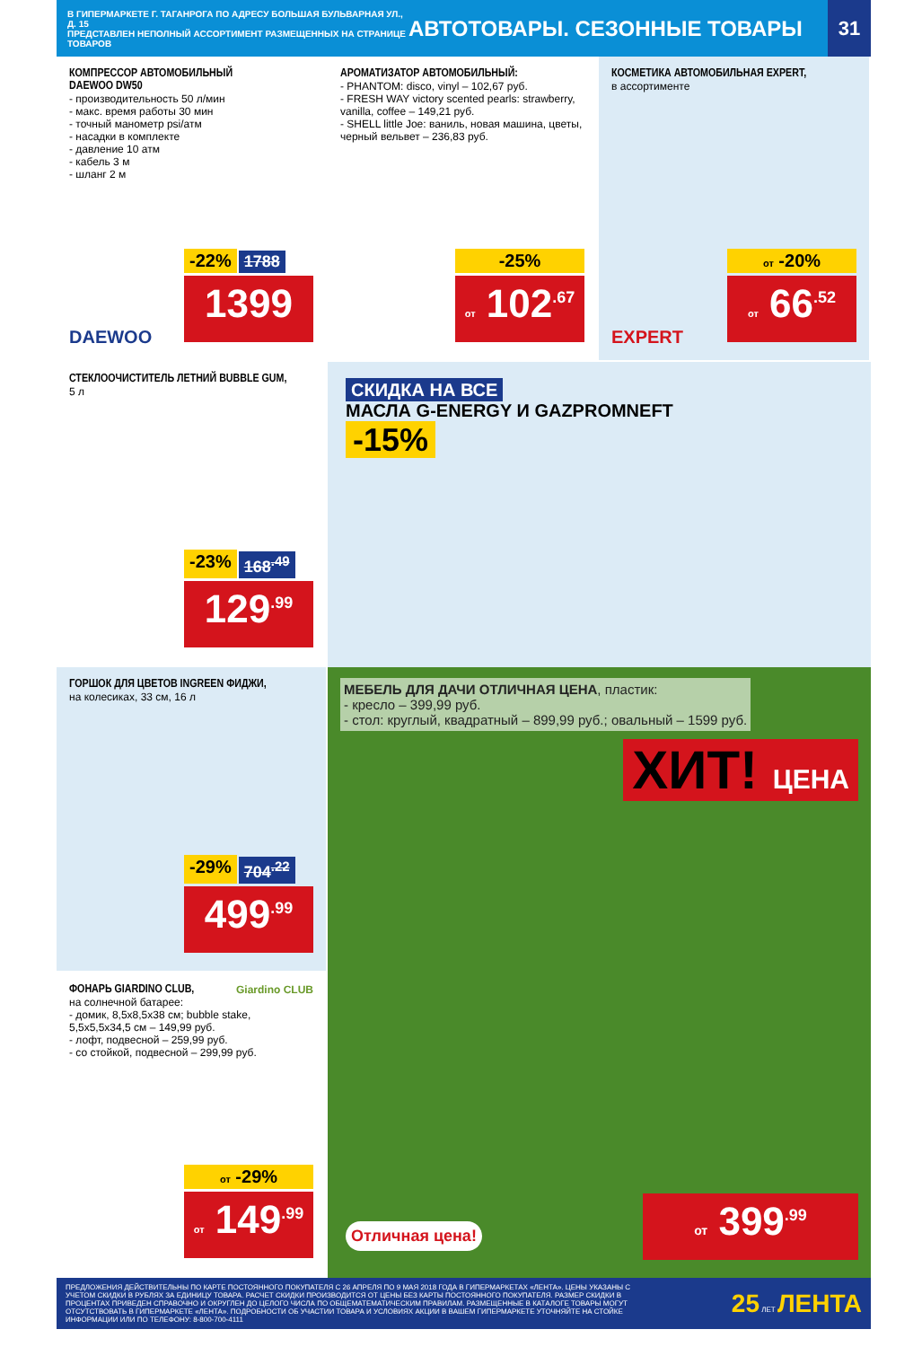В ГИПЕРМАРКЕТЕ Г. ТАГАНРОГА ПО АДРЕСУ БОЛЬШАЯ БУЛЬВАРНАЯ УЛ., Д. 15
ПРЕДСТАВЛЕН НЕПОЛНЫЙ АССОРТИМЕНТ РАЗМЕЩЕННЫХ НА СТРАНИЦЕ ТОВАРОВ
АВТОТОВАРЫ. СЕЗОННЫЕ ТОВАРЫ
31
КОМПРЕССОР АВТОМОБИЛЬНЫЙ
DAEWOO DW50
- производительность 50 л/мин
- макс. время работы 30 мин
- точный манометр psi/атм
- насадки в комплекте
- давление 10 атм
- кабель 3 м
- шланг 2 м
DAEWOO
-22% 1788
1399
АРОМАТИЗАТОР АВТОМОБИЛЬНЫЙ:
- PHANTOM: disco, vinyl – 102,67 руб.
- FRESH WAY victory scented pearls: strawberry, vanilla, coffee – 149,21 руб.
- SHELL little Joe: ваниль, новая машина, цветы, черный вельвет – 236,83 руб.
-25%
от 102<sup>.67</sup>
КОСМЕТИКА АВТОМОБИЛЬНАЯ EXPERT,
в ассортименте
EXPERT
от -20%
от 66<sup>.52</sup>
СТЕКЛООЧИСТИТЕЛЬ ЛЕТНИЙ BUBBLE GUM,
5 л
-23% 168<sup>.49</sup>
129<sup>.99</sup>
СКИДКА НА ВСЕ
МАСЛА G-ENERGY И GAZPROMNEFT
-15%
ГОРШОК ДЛЯ ЦВЕТОВ INGREEN ФИДЖИ,
на колесиках, 33 см, 16 л
-29% 704<sup>.22</sup>
499<sup>.99</sup>
МЕБЕЛЬ ДЛЯ ДАЧИ ОТЛИЧНАЯ ЦЕНА, пластик:
- кресло – 399,99 руб.
- стол: круглый, квадратный – 899,99 руб.; овальный – 1599 руб.
ХИТ! ЦЕНА
Отличная цена! от 399<sup>.99</sup>
ФОНАРЬ GIARDINO CLUB,
Giardino CLUB на солнечной батарее:
- домик, 8,5x8,5x38 см; bubble stake, 5,5x5,5x34,5 см – 149,99 руб.
- лофт, подвесной – 259,99 руб.
- со стойкой, подвесной – 299,99 руб.
от -29%
от 149<sup>.99</sup>
ПРЕДЛОЖЕНИЯ ДЕЙСТВИТЕЛЬНЫ ПО КАРТЕ ПОСТОЯННОГО ПОКУПАТЕЛЯ С 26 АПРЕЛЯ ПО 9 МАЯ 2018 ГОДА В ГИПЕРМАРКЕТАХ «ЛЕНТА». ЦЕНЫ УКАЗАНЫ С УЧЕТОМ СКИДКИ В РУБЛЯХ ЗА ЕДИНИЦУ ТОВАРА. РАСЧЕТ СКИДКИ ПРОИЗВОДИТСЯ ОТ ЦЕНЫ БЕЗ КАРТЫ ПОСТОЯННОГО ПОКУПАТЕЛЯ. РАЗМЕР СКИДКИ В ПРОЦЕНТАХ ПРИВЕДЕН СПРАВОЧНО И ОКРУГЛЕН ДО ЦЕЛОГО ЧИСЛА ПО ОБЩЕМАТЕМАТИЧЕСКИМ ПРАВИЛАМ. РАЗМЕЩЕННЫЕ В КАТАЛОГЕ ТОВАРЫ МОГУТ ОТСУТСТВОВАТЬ В ГИПЕРМАРКЕТЕ «ЛЕНТА». ПОДРОБНОСТИ ОБ УЧАСТИИ ТОВАРА И УСЛОВИЯХ АКЦИИ В ВАШЕМ ГИПЕРМАРКЕТЕ УТОЧНЯЙТЕ НА СТОЙКЕ ИНФОРМАЦИИ ИЛИ ПО ТЕЛЕФОНУ: 8-800-700-4111
25 ЛЕТ ЛЕНТА